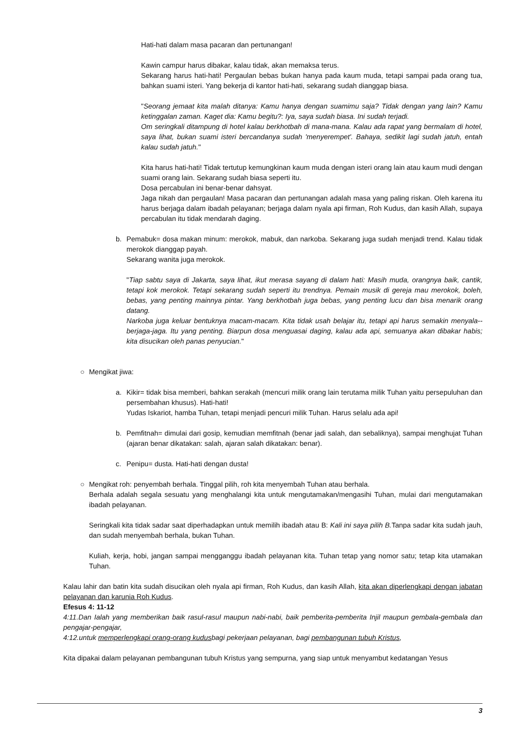Hati-hati dalam masa pacaran dan pertunangan!
Kawin campur harus dibakar, kalau tidak, akan memaksa terus.
Sekarang harus hati-hati! Pergaulan bebas bukan hanya pada kaum muda, tetapi sampai pada orang tua, bahkan suami isteri. Yang bekerja di kantor hati-hati, sekarang sudah dianggap biasa.
"Seorang jemaat kita malah ditanya: Kamu hanya dengan suamimu saja? Tidak dengan yang lain? Kamu ketinggalan zaman. Kaget dia: Kamu begitu?: Iya, saya sudah biasa. Ini sudah terjadi.
Om seringkali ditampung di hotel kalau berkhotbah di mana-mana. Kalau ada rapat yang bermalam di hotel, saya lihat, bukan suami isteri bercandanya sudah 'menyerempet'. Bahaya, sedikit lagi sudah jatuh, entah kalau sudah jatuh."
Kita harus hati-hati! Tidak tertutup kemungkinan kaum muda dengan isteri orang lain atau kaum mudi dengan suami orang lain. Sekarang sudah biasa seperti itu.
Dosa percabulan ini benar-benar dahsyat.
Jaga nikah dan pergaulan! Masa pacaran dan pertunangan adalah masa yang paling riskan. Oleh karena itu harus berjaga dalam ibadah pelayanan; berjaga dalam nyala api firman, Roh Kudus, dan kasih Allah, supaya percabulan itu tidak mendarah daging.
b. Pemabuk= dosa makan minum: merokok, mabuk, dan narkoba. Sekarang juga sudah menjadi trend. Kalau tidak merokok dianggap payah.
Sekarang wanita juga merokok.
"Tiap sabtu saya di Jakarta, saya lihat, ikut merasa sayang di dalam hati: Masih muda, orangnya baik, cantik, tetapi kok merokok. Tetapi sekarang sudah seperti itu trendnya. Pemain musik di gereja mau merokok, boleh, bebas, yang penting mainnya pintar. Yang berkhotbah juga bebas, yang penting lucu dan bisa menarik orang datang.
Narkoba juga keluar bentuknya macam-macam. Kita tidak usah belajar itu, tetapi api harus semakin menyala--berjaga-jaga. Itu yang penting. Biarpun dosa menguasai daging, kalau ada api, semuanya akan dibakar habis; kita disucikan oleh panas penyucian."
○ Mengikat jiwa:
a. Kikir= tidak bisa memberi, bahkan serakah (mencuri milik orang lain terutama milik Tuhan yaitu persepuluhan dan persembahan khusus). Hati-hati!
Yudas Iskariot, hamba Tuhan, tetapi menjadi pencuri milik Tuhan. Harus selalu ada api!
b. Pemfitnah= dimulai dari gosip, kemudian memfitnah (benar jadi salah, dan sebaliknya), sampai menghujat Tuhan (ajaran benar dikatakan: salah, ajaran salah dikatakan: benar).
c. Penipu= dusta. Hati-hati dengan dusta!
○ Mengikat roh: penyembah berhala. Tinggal pilih, roh kita menyembah Tuhan atau berhala.
Berhala adalah segala sesuatu yang menghalangi kita untuk mengutamakan/mengasihi Tuhan, mulai dari mengutamakan ibadah pelayanan.
Seringkali kita tidak sadar saat diperhadapkan untuk memilih ibadah atau B: Kali ini saya pilih B. Tanpa sadar kita sudah jauh, dan sudah menyembah berhala, bukan Tuhan.
Kuliah, kerja, hobi, jangan sampai mengganggu ibadah pelayanan kita. Tuhan tetap yang nomor satu; tetap kita utamakan Tuhan.
Kalau lahir dan batin kita sudah disucikan oleh nyala api firman, Roh Kudus, dan kasih Allah, kita akan diperlengkapi dengan jabatan pelayanan dan karunia Roh Kudus.
Efesus 4: 11-12
4:11.Dan Ialah yang memberikan baik rasul-rasul maupun nabi-nabi, baik pemberita-pemberita Injil maupun gembala-gembala dan pengajar-pengajar,
4:12.untuk memperlengkapi orang-orang kudusbagi pekerjaan pelayanan, bagi pembangunan tubuh Kristus,
Kita dipakai dalam pelayanan pembangunan tubuh Kristus yang sempurna, yang siap untuk menyambut kedatangan Yesus
3